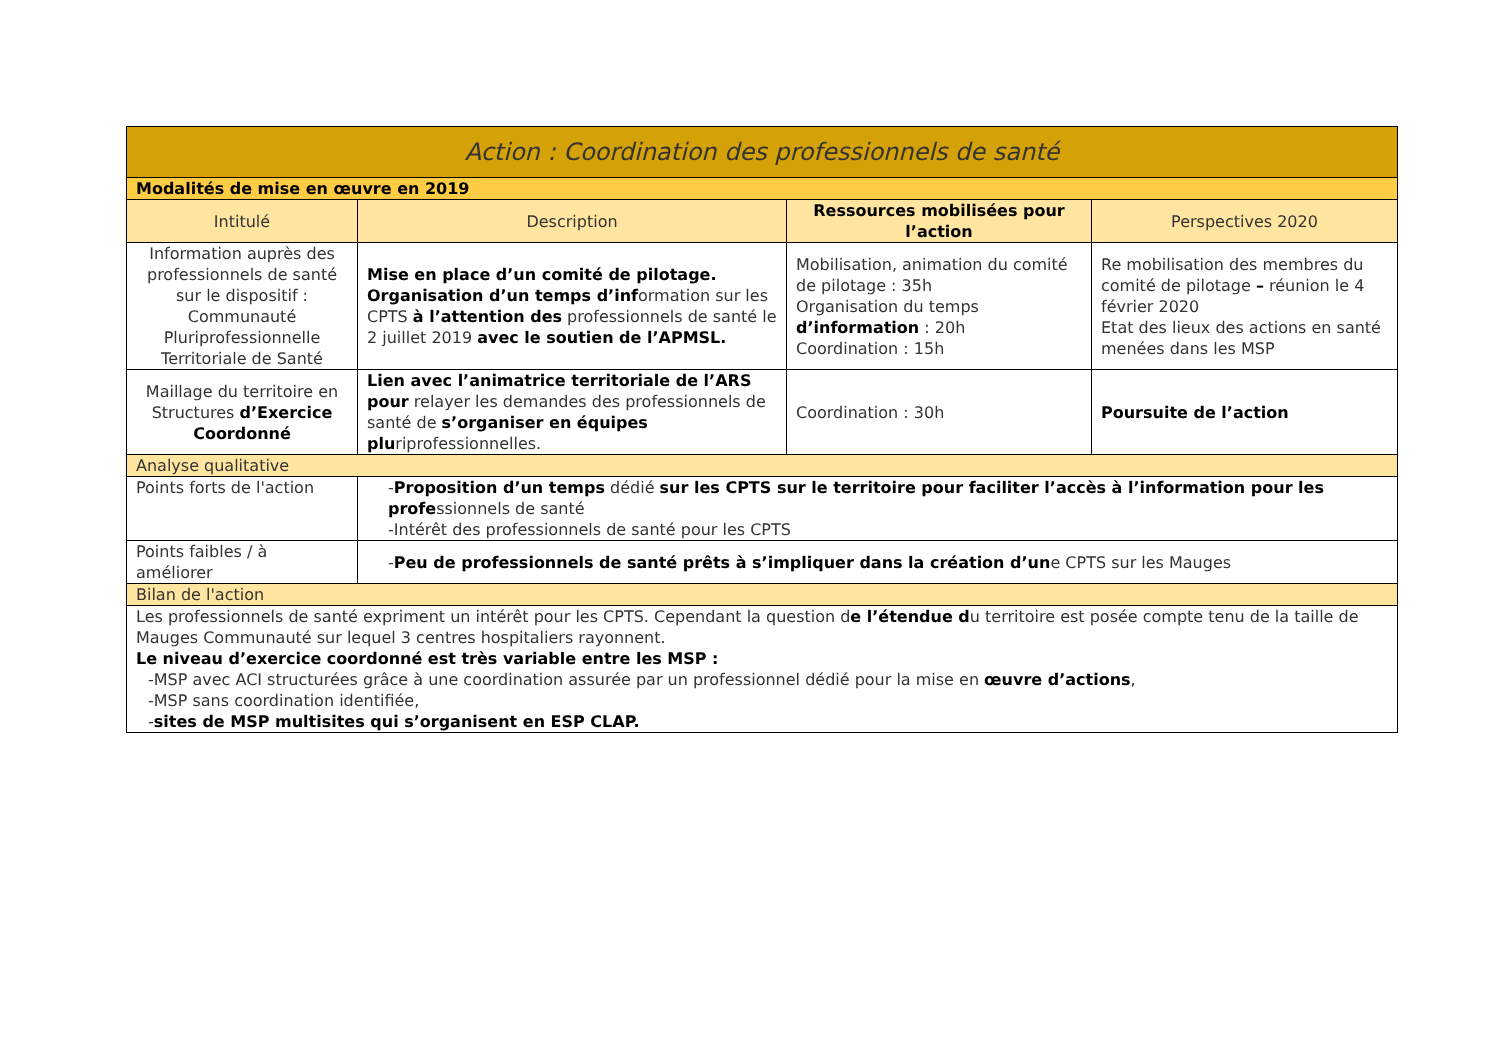| Action : Coordination des professionnels de santé | | | |
| Modalités de mise en œuvre en 2019 | | | |
| Intitulé | Description | Ressources mobilisées pour l’action | Perspectives 2020 |
| Information auprès des professionnels de santé sur le dispositif : Communauté Pluriprofessionnelle Territoriale de Santé | Mise en place d’un comité de pilotage. Organisation d’un temps d’inf ormation sur les CPTS à l’attention des professionnels de santé le 2 juillet 2019 avec le soutien de l’APMSL. | Mobilisation, animation du comité de pilotage : 35h Organisation du temps d’information : 20h Coordination : 15h | Re mobilisation des membres du comité de pilotage – réunion le 4 février 2020 Etat des lieux des actions en santé menées dans les MSP |
| Maillage du territoire en Structures d’Exercice Coordonné | Lien avec l’animatrice territoriale de l’ARS pour relayer les demandes des professionnels de santé de s’organiser en équipes plu riprofessionnelles. | Coordination : 30h | Poursuite de l’action |
| Analyse qualitative | | | |
| Points forts de l'action | - Proposition d’un temps dédié sur les CPTS sur le territoire pour faciliter l’accès à l’information pour les profe ssionnels de santé -Intérêt des professionnels de santé pour les CPTS | | |
| Points faibles / à améliorer | - Peu de professionnels de santé prêts à s’impliquer dans la création d’un e CPTS sur les Mauges | | |
| Bilan de l'action | | | |
| Les professionnels de santé expriment un intérêt pour les CPTS. Cependant la question d e l’étendue d u territoire est posée compte tenu de la taille de Mauges Communauté sur lequel 3 centres hospitaliers rayonnent. Le niveau d’exercice coordonné est très variable entre les MSP : -MSP avec ACI structurées grâce à une coordination assurée par un professionnel dédié pour la mise en œuvre d’actions , -MSP sans coordination identifiée, - sites de MSP multisites qui s’organisent en ESP CLAP. | | | |